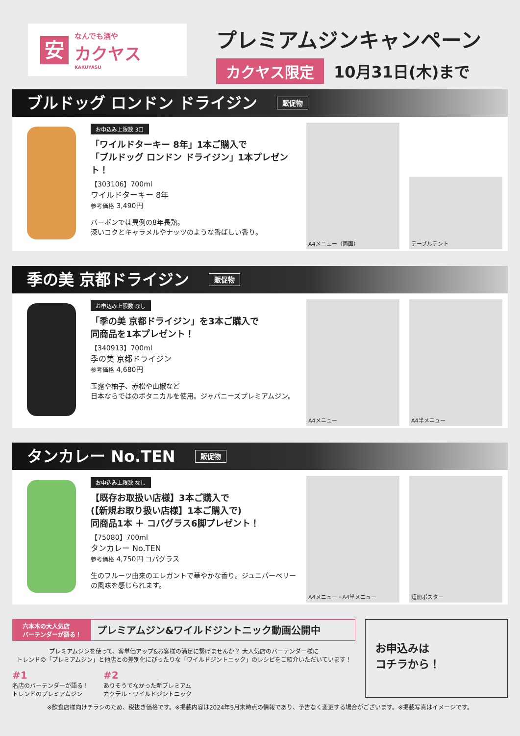安
なんでも酒や
カクヤス
KAKUYASU
プレミアムジンキャンペーン
カクヤス限定 10月31日(木)まで
ブルドッグ ロンドン ドライジン 販促物
お申込み上限数 3口
「ワイルドターキー 8年」1本ご購入で
「ブルドッグ ロンドン ドライジン」1本プレゼント！
【303106】700ml
ワイルドターキー 8年
参考価格 3,490円
バーボンでは異例の8年長熟。
深いコクとキャラメルやナッツのような香ばしい香り。
A4メニュー（両面）
テーブルテント
季の美 京都ドライジン 販促物
お申込み上限数 なし
「季の美 京都ドライジン」を3本ご購入で
同商品を1本プレゼント！
【340913】700ml
季の美 京都ドライジン
参考価格 4,680円
玉露や柚子、赤松や山椒など
日本ならではのボタニカルを使用。ジャパニーズプレミアムジン。
A4メニュー
A4半メニュー
タンカレー No.TEN 販促物
お申込み上限数 なし
【既存お取扱い店様】3本ご購入で
(【新規お取り扱い店様】1本ご購入で)
同商品1本 ＋ コパグラス6脚プレゼント！
【75080】700ml
タンカレー No.TEN
参考価格 4,750円 コパグラス
生のフルーツ由来のエレガントで華やかな香り。ジュニパーベリーの風味を感じられます。
A4メニュー・A4半メニュー
短冊ポスター
六本木の大人気店
バーテンダーが語る！
プレミアムジン&ワイルドジントニック動画公開中
プレミアムジンを使って、客単価アップ&お客様の満足に繋げませんか？ 大人気店のバーテンダー様に
トレンドの「プレミアムジン」と他店との差別化にぴったりな「ワイルドジントニック」のレシピをご紹介いただいています！
#1
名店のバーテンダーが語る！
トレンドのプレミアムジン
#2
ありそうでなかった新プレミアム
カクテル・ワイルドジントニック
お申込みは
コチラから！
※飲食店様向けチラシのため、税抜き価格です。※掲載内容は2024年9月末時点の情報であり、予告なく変更する場合がございます。※掲載写真はイメージです。